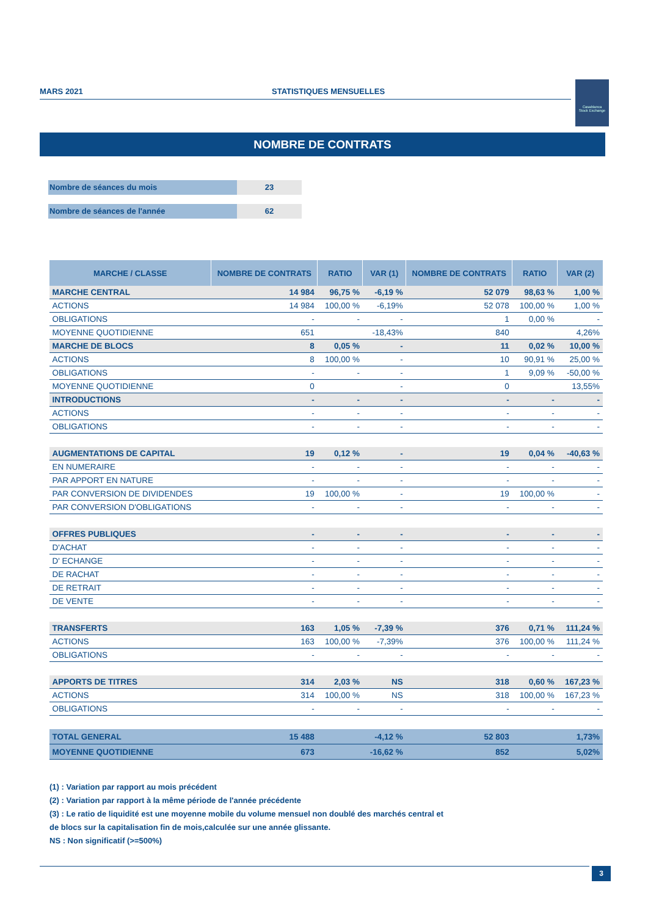MARS 2021 STATISTIQUES MENSUELLES
Casablanca
Stock Exchange
NOMBRE DE CONTRATS
Nombre de séances du mois 23
Nombre de séances de l'année 62
| MARCHE / CLASSE | NOMBRE DE CONTRATS | RATIO | VAR (1) | NOMBRE DE CONTRATS | RATIO | VAR (2) |
| --- | --- | --- | --- | --- | --- | --- |
| MARCHE CENTRAL | 14 984 | 96,75 % | -6,19 % | 52 079 | 98,63 % | 1,00 % |
| ACTIONS | 14 984 | 100,00 % | -6,19% | 52 078 | 100,00 % | 1,00 % |
| OBLIGATIONS | - | - | - | 1 | 0,00 % | - |
| MOYENNE QUOTIDIENNE | 651 | | -18,43% | 840 | | 4,26% |
| MARCHE DE BLOCS | 8 | 0,05 % | - | 11 | 0,02 % | 10,00 % |
| ACTIONS | 8 | 100,00 % | - | 10 | 90,91 % | 25,00 % |
| OBLIGATIONS | - | - | - | 1 | 9,09 % | -50,00 % |
| MOYENNE QUOTIDIENNE | 0 | | - | 0 | | 13,55% |
| INTRODUCTIONS | - | - | - | - | - | - |
| ACTIONS | - | - | - | - | - | - |
| OBLIGATIONS | - | - | - | - | - | - |
| AUGMENTATIONS DE CAPITAL | 19 | 0,12 % | - | 19 | 0,04 % | -40,63 % |
| EN NUMERAIRE | - | - | - | - | - | - |
| PAR APPORT EN NATURE | - | - | - | - | - | - |
| PAR CONVERSION DE DIVIDENDES | 19 | 100,00 % | - | 19 | 100,00 % | - |
| PAR CONVERSION D'OBLIGATIONS | - | - | - | - | - | - |
| OFFRES PUBLIQUES | - | - | - | - | - | - |
| D'ACHAT | - | - | - | - | - | - |
| D' ECHANGE | - | - | - | - | - | - |
| DE RACHAT | - | - | - | - | - | - |
| DE RETRAIT | - | - | - | - | - | - |
| DE VENTE | - | - | - | - | - | - |
| TRANSFERTS | 163 | 1,05 % | -7,39 % | 376 | 0,71 % | 111,24 % |
| ACTIONS | 163 | 100,00 % | -7,39% | 376 | 100,00 % | 111,24 % |
| OBLIGATIONS | - | - | - | - | - | - |
| APPORTS DE TITRES | 314 | 2,03 % | NS | 318 | 0,60 % | 167,23 % |
| ACTIONS | 314 | 100,00 % | NS | 318 | 100,00 % | 167,23 % |
| OBLIGATIONS | - | - | - | - | - | - |
| TOTAL GENERAL | 15 488 | | -4,12 % | 52 803 | | 1,73% |
| MOYENNE QUOTIDIENNE | 673 | | -16,62 % | 852 | | 5,02% |
(1) : Variation par rapport au mois précédent
(2) : Variation par rapport à la même période de l'année précédente
(3) : Le ratio de liquidité est une moyenne mobile du volume mensuel non doublé des marchés central et
de blocs sur la capitalisation fin de mois,calculée sur une année glissante.
NS : Non significatif (>=500%)
3